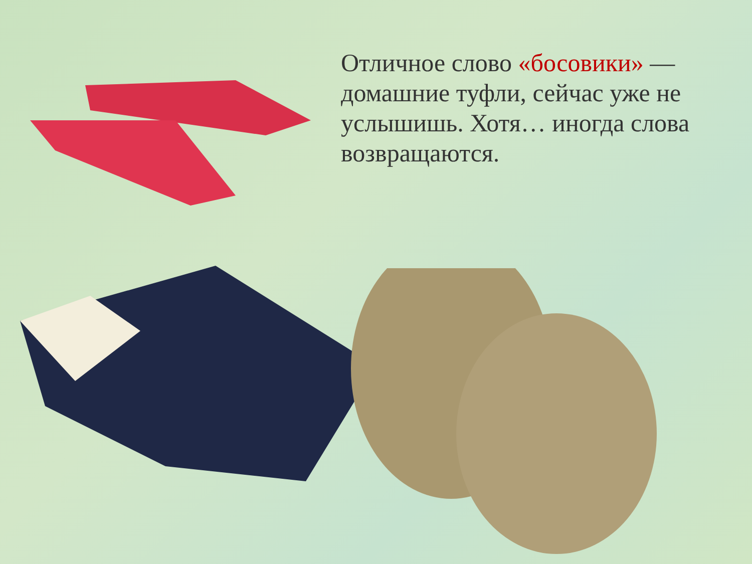Отличное слово «босовики» — домашние туфли, сейчас уже не услышишь. Хотя… иногда слова возвращаются.